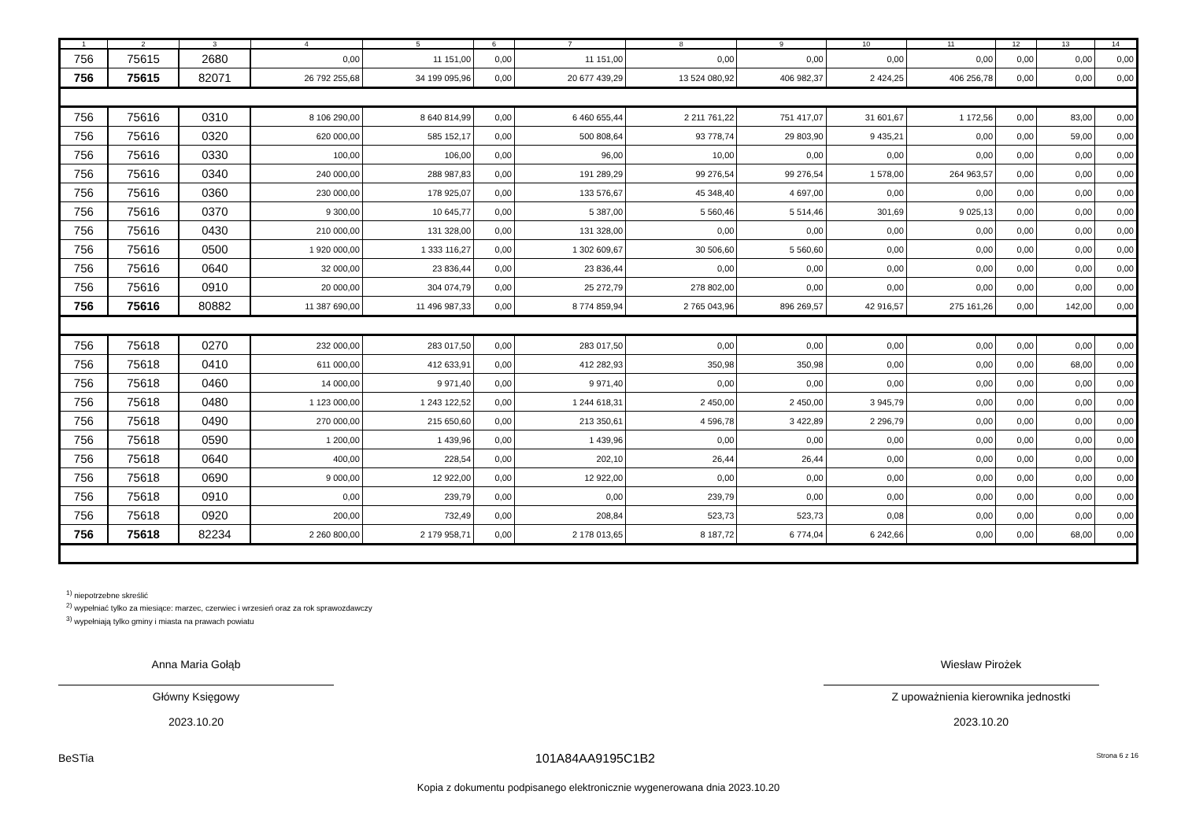| 1 | 2 | 3 | 4 | 5 | 6 | 7 | 8 | 9 | 10 | 11 | 12 | 13 | 14 |
| --- | --- | --- | --- | --- | --- | --- | --- | --- | --- | --- | --- | --- | --- |
| 756 | 75615 | 2680 | 0,00 | 11 151,00 | 0,00 | 11 151,00 | 0,00 | 0,00 | 0,00 | 0,00 | 0,00 | 0,00 | 0,00 |
| 756 | 75615 | 82071 | 26 792 255,68 | 34 199 095,96 | 0,00 | 20 677 439,29 | 13 524 080,92 | 406 982,37 | 2 424,25 | 406 256,78 | 0,00 | 0,00 | 0,00 |
| 756 | 75616 | 0310 | 8 106 290,00 | 8 640 814,99 | 0,00 | 6 460 655,44 | 2 211 761,22 | 751 417,07 | 31 601,67 | 1 172,56 | 0,00 | 83,00 | 0,00 |
| 756 | 75616 | 0320 | 620 000,00 | 585 152,17 | 0,00 | 500 808,64 | 93 778,74 | 29 803,90 | 9 435,21 | 0,00 | 0,00 | 59,00 | 0,00 |
| 756 | 75616 | 0330 | 100,00 | 106,00 | 0,00 | 96,00 | 10,00 | 0,00 | 0,00 | 0,00 | 0,00 | 0,00 | 0,00 |
| 756 | 75616 | 0340 | 240 000,00 | 288 987,83 | 0,00 | 191 289,29 | 99 276,54 | 99 276,54 | 1 578,00 | 264 963,57 | 0,00 | 0,00 | 0,00 |
| 756 | 75616 | 0360 | 230 000,00 | 178 925,07 | 0,00 | 133 576,67 | 45 348,40 | 4 697,00 | 0,00 | 0,00 | 0,00 | 0,00 | 0,00 |
| 756 | 75616 | 0370 | 9 300,00 | 10 645,77 | 0,00 | 5 387,00 | 5 560,46 | 5 514,46 | 301,69 | 9 025,13 | 0,00 | 0,00 | 0,00 |
| 756 | 75616 | 0430 | 210 000,00 | 131 328,00 | 0,00 | 131 328,00 | 0,00 | 0,00 | 0,00 | 0,00 | 0,00 | 0,00 | 0,00 |
| 756 | 75616 | 0500 | 1 920 000,00 | 1 333 116,27 | 0,00 | 1 302 609,67 | 30 506,60 | 5 560,60 | 0,00 | 0,00 | 0,00 | 0,00 | 0,00 |
| 756 | 75616 | 0640 | 32 000,00 | 23 836,44 | 0,00 | 23 836,44 | 0,00 | 0,00 | 0,00 | 0,00 | 0,00 | 0,00 | 0,00 |
| 756 | 75616 | 0910 | 20 000,00 | 304 074,79 | 0,00 | 25 272,79 | 278 802,00 | 0,00 | 0,00 | 0,00 | 0,00 | 0,00 | 0,00 |
| 756 | 75616 | 80882 | 11 387 690,00 | 11 496 987,33 | 0,00 | 8 774 859,94 | 2 765 043,96 | 896 269,57 | 42 916,57 | 275 161,26 | 0,00 | 142,00 | 0,00 |
| 756 | 75618 | 0270 | 232 000,00 | 283 017,50 | 0,00 | 283 017,50 | 0,00 | 0,00 | 0,00 | 0,00 | 0,00 | 0,00 | 0,00 |
| 756 | 75618 | 0410 | 611 000,00 | 412 633,91 | 0,00 | 412 282,93 | 350,98 | 350,98 | 0,00 | 0,00 | 0,00 | 68,00 | 0,00 |
| 756 | 75618 | 0460 | 14 000,00 | 9 971,40 | 0,00 | 9 971,40 | 0,00 | 0,00 | 0,00 | 0,00 | 0,00 | 0,00 | 0,00 |
| 756 | 75618 | 0480 | 1 123 000,00 | 1 243 122,52 | 0,00 | 1 244 618,31 | 2 450,00 | 2 450,00 | 3 945,79 | 0,00 | 0,00 | 0,00 | 0,00 |
| 756 | 75618 | 0490 | 270 000,00 | 215 650,60 | 0,00 | 213 350,61 | 4 596,78 | 3 422,89 | 2 296,79 | 0,00 | 0,00 | 0,00 | 0,00 |
| 756 | 75618 | 0590 | 1 200,00 | 1 439,96 | 0,00 | 1 439,96 | 0,00 | 0,00 | 0,00 | 0,00 | 0,00 | 0,00 | 0,00 |
| 756 | 75618 | 0640 | 400,00 | 228,54 | 0,00 | 202,10 | 26,44 | 26,44 | 0,00 | 0,00 | 0,00 | 0,00 | 0,00 |
| 756 | 75618 | 0690 | 9 000,00 | 12 922,00 | 0,00 | 12 922,00 | 0,00 | 0,00 | 0,00 | 0,00 | 0,00 | 0,00 | 0,00 |
| 756 | 75618 | 0910 | 0,00 | 239,79 | 0,00 | 0,00 | 239,79 | 0,00 | 0,00 | 0,00 | 0,00 | 0,00 | 0,00 |
| 756 | 75618 | 0920 | 200,00 | 732,49 | 0,00 | 208,84 | 523,73 | 523,73 | 0,08 | 0,00 | 0,00 | 0,00 | 0,00 |
| 756 | 75618 | 82234 | 2 260 800,00 | 2 179 958,71 | 0,00 | 2 178 013,65 | 8 187,72 | 6 774,04 | 6 242,66 | 0,00 | 0,00 | 68,00 | 0,00 |
<sup>1)</sup> niepotrzebne skreślić
<sup>2)</sup> wypełniać tylko za miesiące: marzec, czerwiec i wrzesień oraz za rok sprawozdawczy
<sup>3)</sup> wypełniają tylko gminy i miasta na prawach powiatu
Anna Maria Gołąb
Główny Księgowy
2023.10.20
Wiesław Pirożek
Z upoważnienia kierownika jednostki
2023.10.20
BeSTia 101A84AA9195C1B2 Strona 6 z 16
Kopia z dokumentu podpisanego elektronicznie wygenerowana dnia 2023.10.20